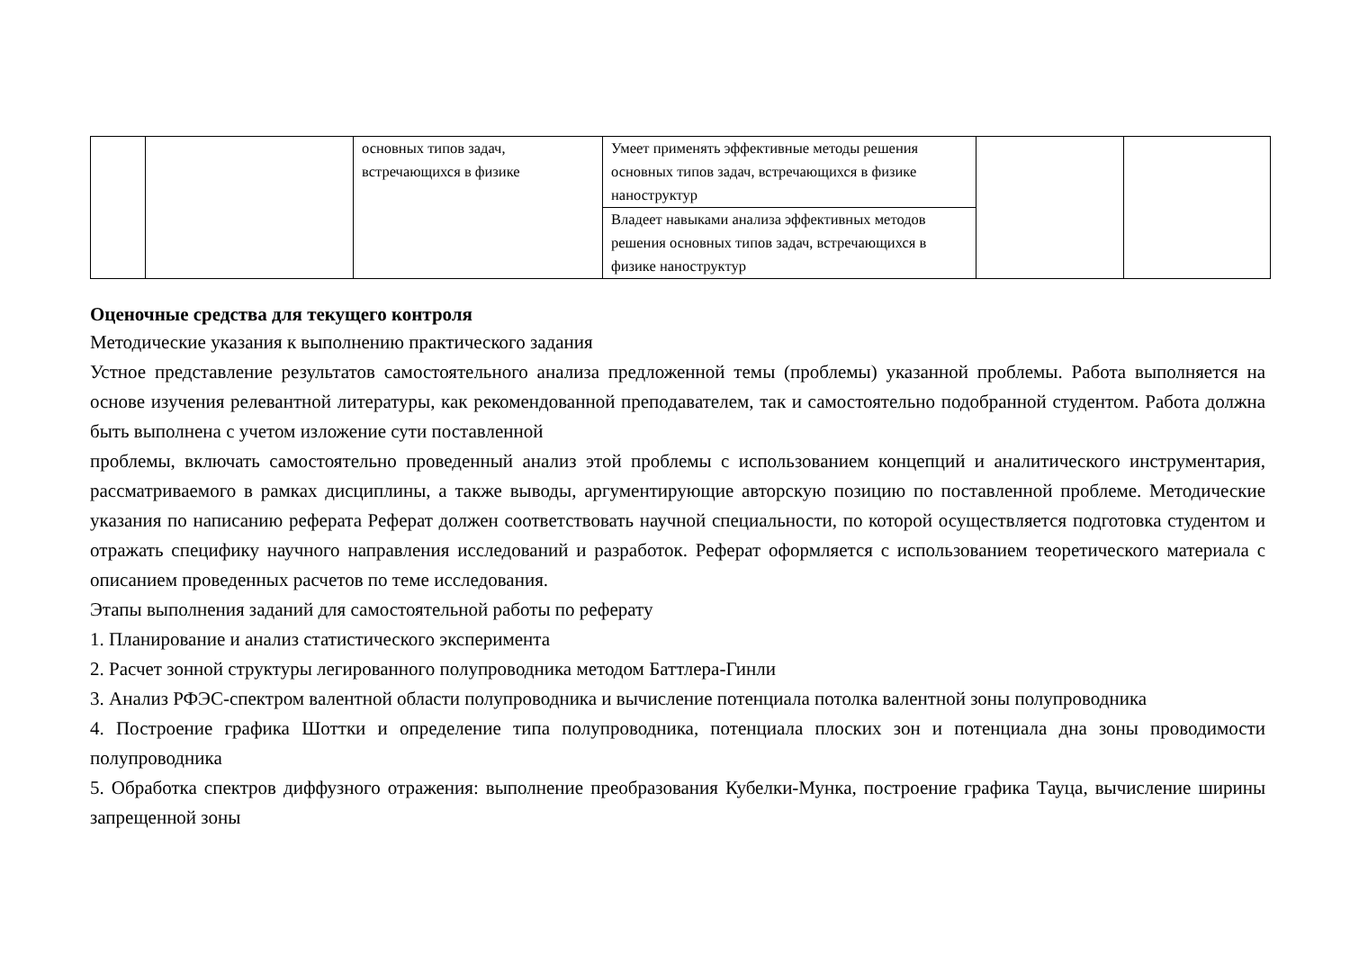| | | основных типов задач, встречающихся в физике | Умеет применять эффективные методы решения основных типов задач, встречающихся в физике наноструктур | | |
| | | | Владеет навыками анализа эффективных методов решения основных типов задач, встречающихся в физике наноструктур | | |
Оценочные средства для текущего контроля
Методические указания к выполнению практического задания
Устное представление результатов самостоятельного анализа предложенной темы (проблемы) указанной проблемы. Работа выполняется на основе изучения релевантной литературы, как рекомендованной преподавателем, так и самостоятельно подобранной студентом. Работа должна быть выполнена с учетом изложение сути поставленной
проблемы, включать самостоятельно проведенный анализ этой проблемы с использованием концепций и аналитического инструментария, рассматриваемого в рамках дисциплины, а также выводы, аргументирующие авторскую позицию по поставленной проблеме. Методические указания по написанию реферата Реферат должен соответствовать научной специальности, по которой осуществляется подготовка студентом и отражать специфику научного направления исследований и разработок. Реферат оформляется с использованием теоретического материала с описанием проведенных расчетов по теме исследования.
Этапы выполнения заданий для самостоятельной работы по реферату
1. Планирование и анализ статистического эксперимента
2. Расчет зонной структуры легированного полупроводника методом Баттлера-Гинли
3. Анализ РФЭС-спектром валентной области полупроводника и вычисление потенциала потолка валентной зоны полупроводника
4. Построение графика Шоттки и определение типа полупроводника, потенциала плоских зон и потенциала дна зоны проводимости полупроводника
5. Обработка спектров диффузного отражения: выполнение преобразования Кубелки-Мунка, построение графика Тауца, вычисление ширины запрещенной зоны